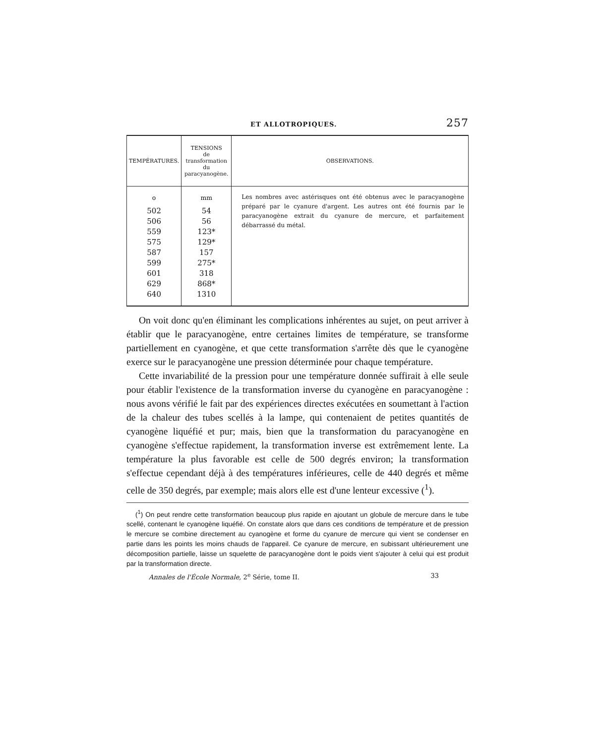ET ALLOTROPIQUES. 257
| TEMPÉRATURES. | TENSIONS de transformation du paracyanogène. | OBSERVATIONS. |
| --- | --- | --- |
| <sup>o</sup> 502 506 559 575 587 599 601 629 640 | <sup>mm</sup> 54 56 123* 129* 157 275* 318 868* 1310 | Les nombres avec astérisques ont été obtenus avec le paracyanogène préparé par le cyanure d'argent. Les autres ont été fournis par le paracyanogène extrait du cyanure de mercure, et parfaitement débarrassé du métal. |
On voit donc qu'en éliminant les complications inhérentes au sujet, on peut arriver à établir que le paracyanogène, entre certaines limites de température, se transforme partiellement en cyanogène, et que cette transformation s'arrête dès que le cyanogène exerce sur le paracyanogène une pression déterminée pour chaque température.
Cette invariabilité de la pression pour une température donnée suffirait à elle seule pour établir l'existence de la transformation inverse du cyanogène en paracyanogène : nous avons vérifié le fait par des expériences directes exécutées en soumettant à l'action de la chaleur des tubes scellés à la lampe, qui contenaient de petites quantités de cyanogène liquéfié et pur; mais, bien que la transformation du paracyanogène en cyanogène s'effectue rapidement, la transformation inverse est extrêmement lente. La température la plus favorable est celle de 500 degrés environ; la transformation s'effectue cependant déjà à des températures inférieures, celle de 440 degrés et même celle de 350 degrés, par exemple; mais alors elle est d'une lenteur excessive (<sup>1</sup>).
(<sup>1</sup>) On peut rendre cette transformation beaucoup plus rapide en ajoutant un globule de mercure dans le tube scellé, contenant le cyanogène liquéfié. On constate alors que dans ces conditions de température et de pression le mercure se combine directement au cyanogène et forme du cyanure de mercure qui vient se condenser en partie dans les points les moins chauds de l'appareil. Ce cyanure de mercure, en subissant ultérieurement une décomposition partielle, laisse un squelette de paracyanogène dont le poids vient s'ajouter à celui qui est produit par la transformation directe.
Annales de l'École Normale, 2<sup>e</sup> Série, tome II. 33